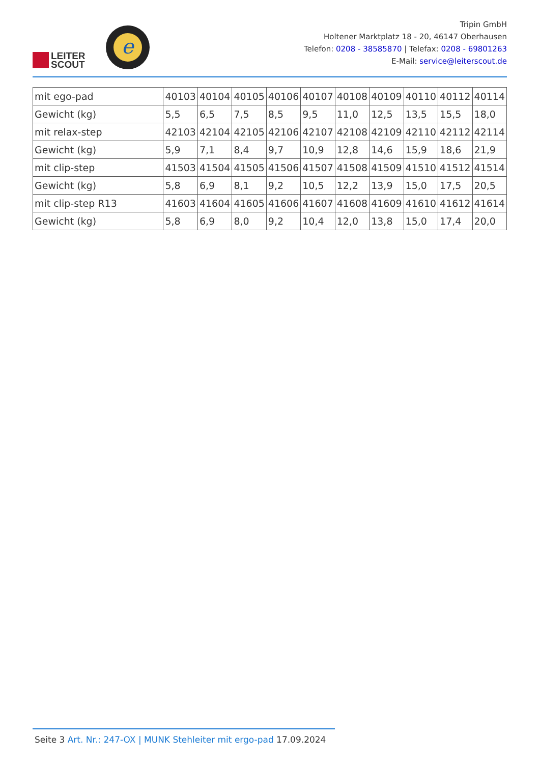LEITER
SCOUT
e
Tripin GmbH
Holtener Marktplatz 18 - 20, 46147 Oberhausen
Telefon: 0208 - 38585870 | Telefax: 0208 - 69801263
E-Mail: service@leiterscout.de
| mit ego-pad | 40103 | 40104 | 40105 | 40106 | 40107 | 40108 | 40109 | 40110 | 40112 | 40114 |
| Gewicht (kg) | 5,5 | 6,5 | 7,5 | 8,5 | 9,5 | 11,0 | 12,5 | 13,5 | 15,5 | 18,0 |
| mit relax-step | 42103 | 42104 | 42105 | 42106 | 42107 | 42108 | 42109 | 42110 | 42112 | 42114 |
| Gewicht (kg) | 5,9 | 7,1 | 8,4 | 9,7 | 10,9 | 12,8 | 14,6 | 15,9 | 18,6 | 21,9 |
| mit clip-step | 41503 | 41504 | 41505 | 41506 | 41507 | 41508 | 41509 | 41510 | 41512 | 41514 |
| Gewicht (kg) | 5,8 | 6,9 | 8,1 | 9,2 | 10,5 | 12,2 | 13,9 | 15,0 | 17,5 | 20,5 |
| mit clip-step R13 | 41603 | 41604 | 41605 | 41606 | 41607 | 41608 | 41609 | 41610 | 41612 | 41614 |
| Gewicht (kg) | 5,8 | 6,9 | 8,0 | 9,2 | 10,4 | 12,0 | 13,8 | 15,0 | 17,4 | 20,0 |
Seite 3 Art. Nr.: 247-OX | MUNK Stehleiter mit ergo-pad 17.09.2024